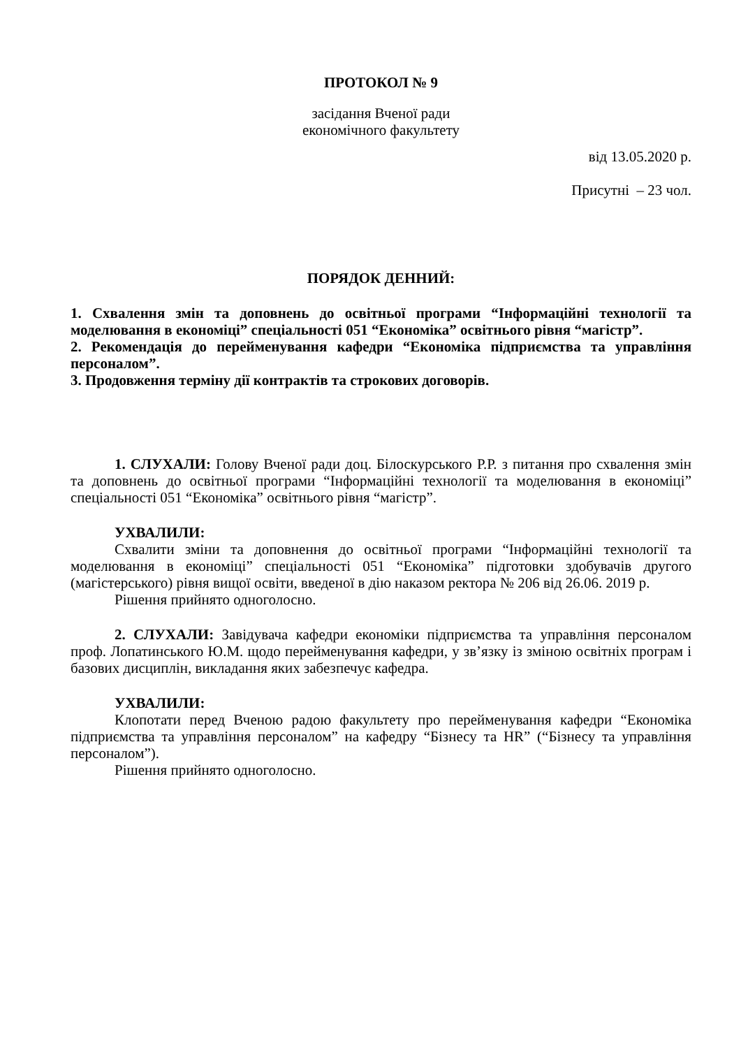ПРОТОКОЛ № 9
засідання Вченої ради
економічного факультету
від 13.05.2020 р.
Присутні – 23 чол.
ПОРЯДОК ДЕННИЙ:
1. Схвалення змін та доповнень до освітньої програми “Інформаційні технології та моделювання в економіці” спеціальності 051 “Економіка” освітнього рівня “магістр”.
2. Рекомендація до перейменування кафедри “Економіка підприємства та управління персоналом”.
3. Продовження терміну дії контрактів та строкових договорів.
1. СЛУХАЛИ: Голову Вченої ради доц. Білоскурського Р.Р. з питання про схвалення змін та доповнень до освітньої програми “Інформаційні технології та моделювання в економіці” спеціальності 051 “Економіка” освітнього рівня “магістр”.
УХВАЛИЛИ:
Схвалити зміни та доповнення до освітньої програми “Інформаційні технології та моделювання в економіці” спеціальності 051 “Економіка” підготовки здобувачів другого (магістерського) рівня вищої освіти, введеної в дію наказом ректора № 206 від 26.06. 2019 р.
Рішення прийнято одноголосно.
2. СЛУХАЛИ: Завідувача кафедри економіки підприємства та управління персоналом проф. Лопатинського Ю.М. щодо перейменування кафедри, у зв’язку із зміною освітніх програм і базових дисциплін, викладання яких забезпечує кафедра.
УХВАЛИЛИ:
Клопотати перед Вченою радою факультету про перейменування кафедри “Економіка підприємства та управління персоналом” на кафедру “Бізнесу та HR” (“Бізнесу та управління персоналом”).
Рішення прийнято одноголосно.